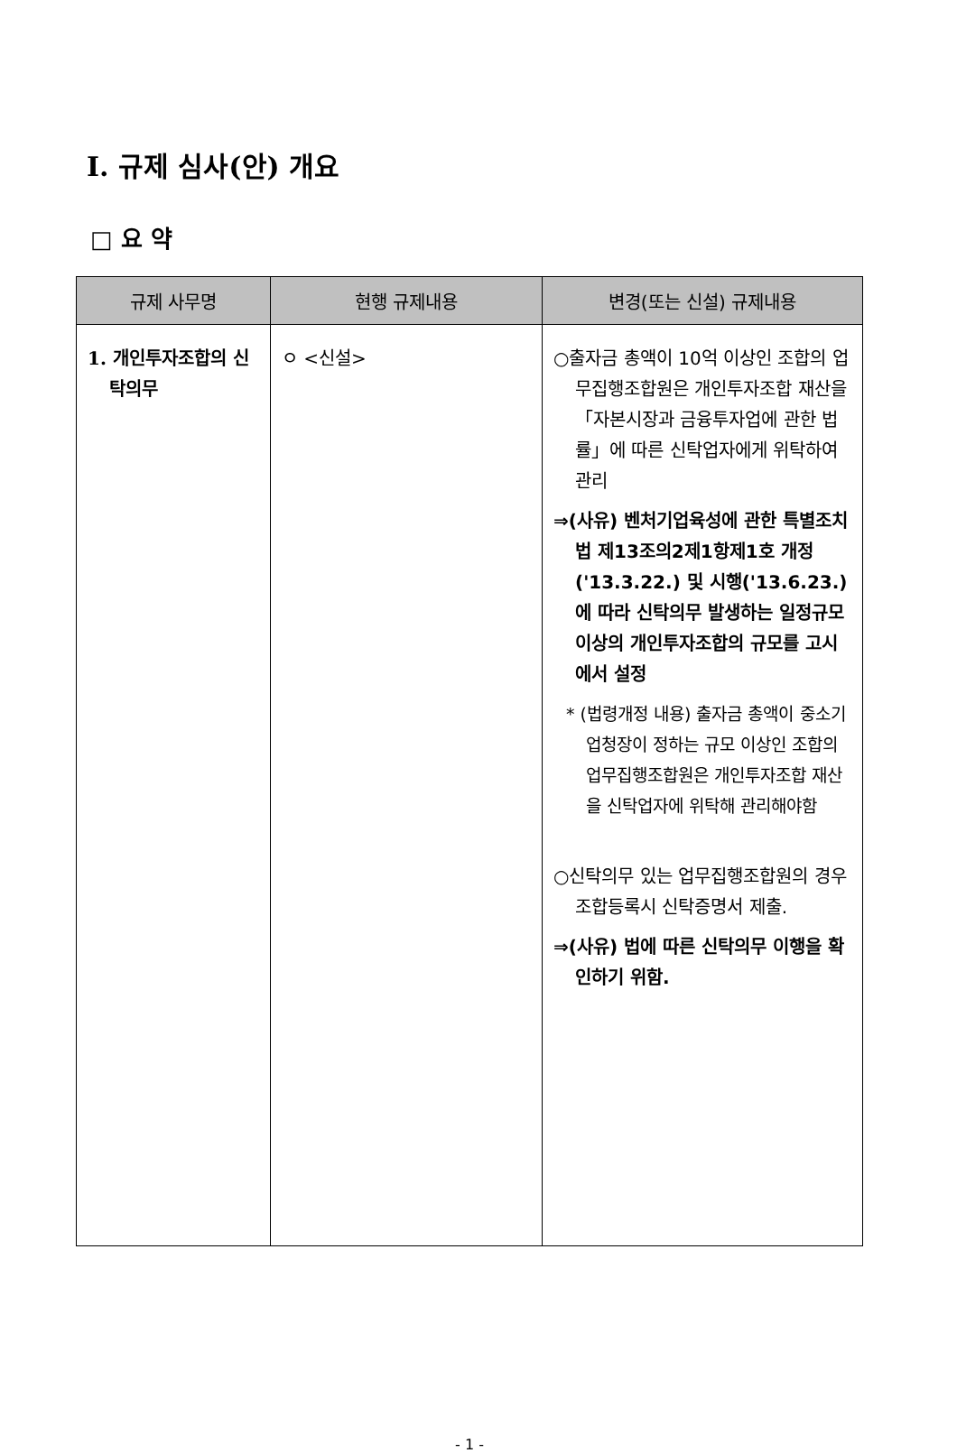Ⅰ. 규제 심사(안) 개요
□ 요 약
| 규제 사무명 | 현행 규제내용 | 변경(또는 신설) 규제내용 |
| --- | --- | --- |
| 1. 개인투자조합의 신탁의무 | ㅇ <신설> | ○출자금 총액이 10억 이상인 조합의 업무집행조합원은 개인투자조합 재산을 「자본시장과 금융투자업에 관한 법률」에 따른 신탁업자에게 위탁하여 관리 ⇒(사유) 벤처기업육성에 관한 특별조치법 제13조의2제1항제1호 개정('13.3.22.) 및 시행('13.6.23.)에 따라 신탁의무 발생하는 일정규모 이상의 개인투자조합의 규모를 고시에서 설정 * (법령개정 내용) 출자금 총액이 중소기업청장이 정하는 규모 이상인 조합의 업무집행조합원은 개인투자조합 재산을 신탁업자에 위탁해 관리해야함 ○신탁의무 있는 업무집행조합원의 경우 조합등록시 신탁증명서 제출. ⇒(사유) 법에 따른 신탁의무 이행을 확인하기 위함. |
- 1 -